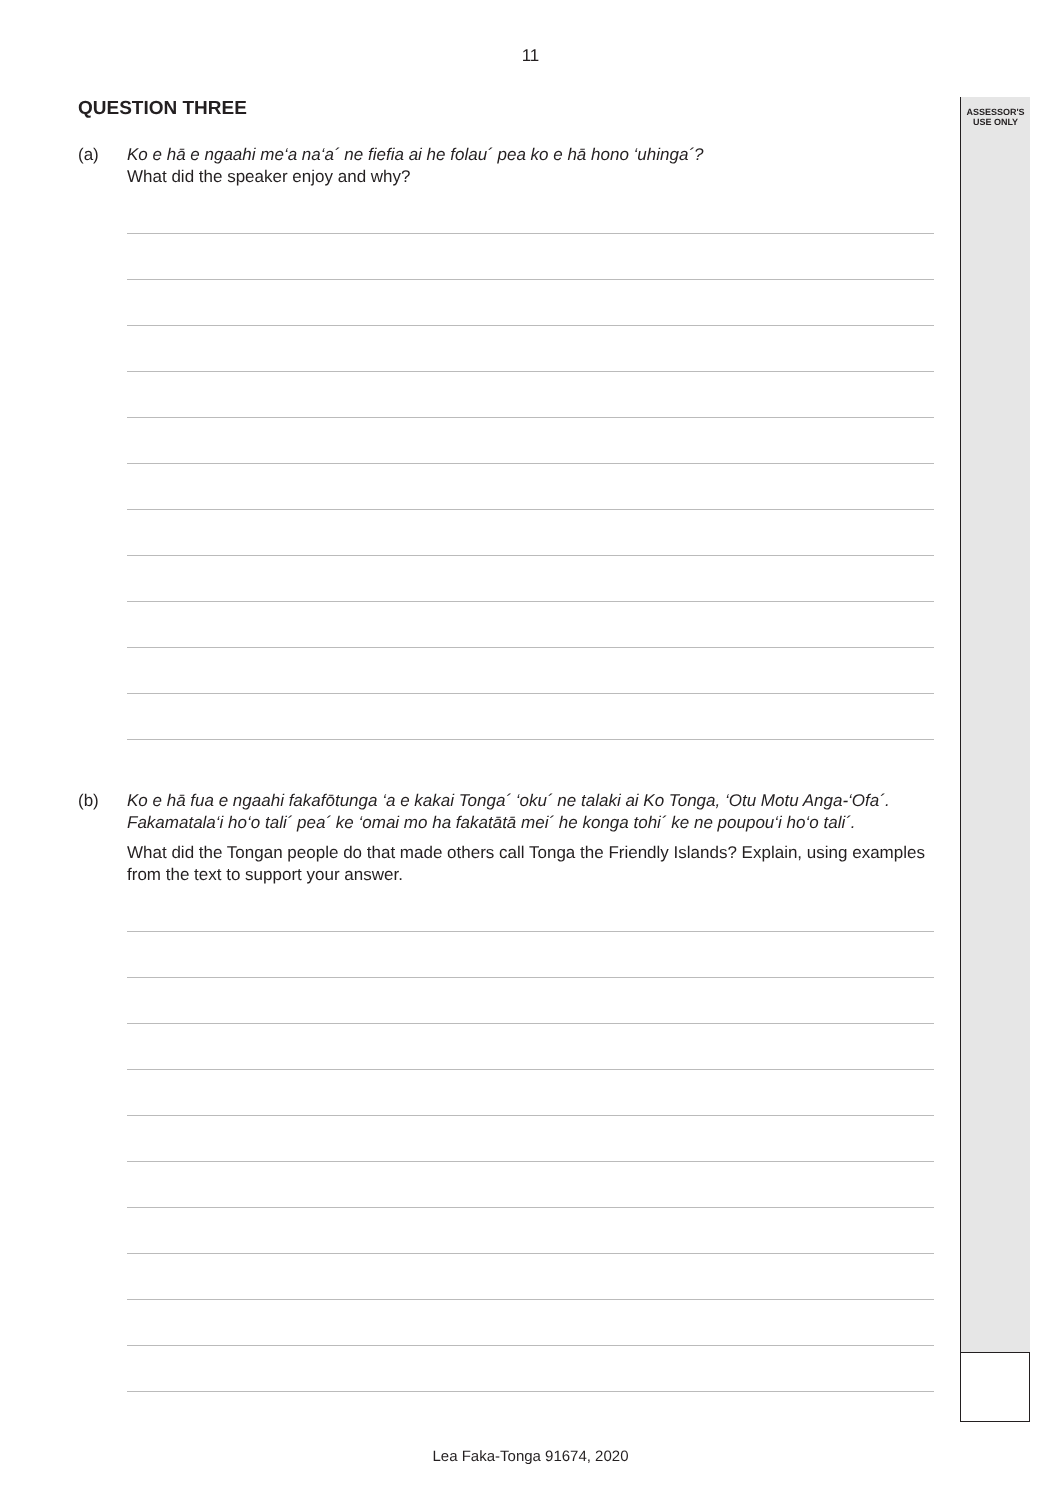11
ASSESSOR'S
USE ONLY
QUESTION THREE
(a) Ko e hā e ngaahi me‘a na‘a´ ne fiefia ai he folau´ pea ko e hā hono ‘uhinga´?
What did the speaker enjoy and why?
(b) Ko e hā fua e ngaahi fakafōtunga ‘a e kakai Tonga´ ‘oku´ ne talaki ai Ko Tonga, ‘Otu Motu Anga-‘Ofa´. Fakamatala‘i ho‘o tali´ pea´ ke ‘omai mo ha fakatātā mei´ he konga tohi´ ke ne poupou‘i ho‘o tali´.
What did the Tongan people do that made others call Tonga the Friendly Islands? Explain, using examples from the text to support your answer.
Lea Faka-Tonga 91674, 2020